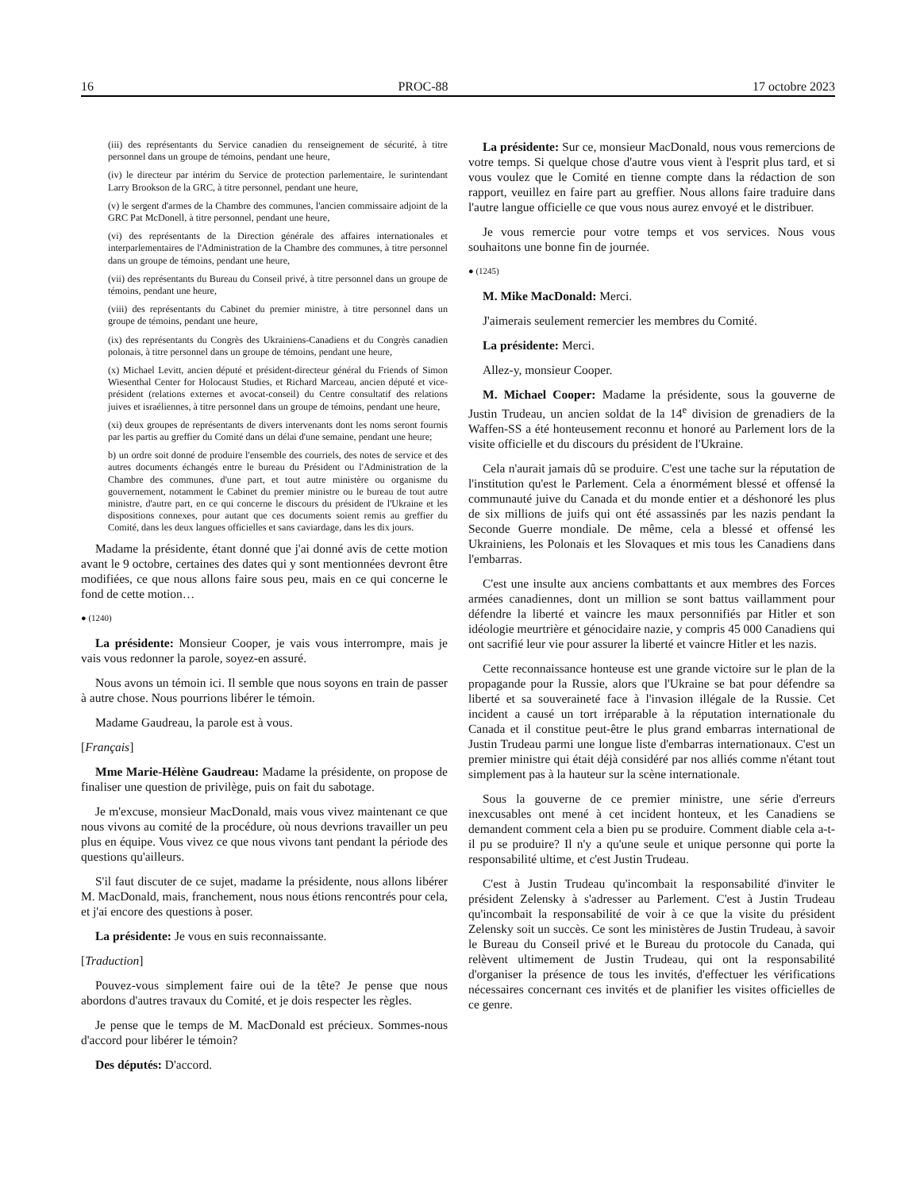16 PROC-88 17 octobre 2023
(iii) des représentants du Service canadien du renseignement de sécurité, à titre personnel dans un groupe de témoins, pendant une heure,
(iv) le directeur par intérim du Service de protection parlementaire, le surintendant Larry Brookson de la GRC, à titre personnel, pendant une heure,
(v) le sergent d'armes de la Chambre des communes, l'ancien commissaire adjoint de la GRC Pat McDonell, à titre personnel, pendant une heure,
(vi) des représentants de la Direction générale des affaires internationales et interparlementaires de l'Administration de la Chambre des communes, à titre personnel dans un groupe de témoins, pendant une heure,
(vii) des représentants du Bureau du Conseil privé, à titre personnel dans un groupe de témoins, pendant une heure,
(viii) des représentants du Cabinet du premier ministre, à titre personnel dans un groupe de témoins, pendant une heure,
(ix) des représentants du Congrès des Ukrainiens-Canadiens et du Congrès canadien polonais, à titre personnel dans un groupe de témoins, pendant une heure,
(x) Michael Levitt, ancien député et président-directeur général du Friends of Simon Wiesenthal Center for Holocaust Studies, et Richard Marceau, ancien député et vice-président (relations externes et avocat-conseil) du Centre consultatif des relations juives et israéliennes, à titre personnel dans un groupe de témoins, pendant une heure,
(xi) deux groupes de représentants de divers intervenants dont les noms seront fournis par les partis au greffier du Comité dans un délai d'une semaine, pendant une heure;
b) un ordre soit donné de produire l'ensemble des courriels, des notes de service et des autres documents échangés entre le bureau du Président ou l'Administration de la Chambre des communes, d'une part, et tout autre ministère ou organisme du gouvernement, notamment le Cabinet du premier ministre ou le bureau de tout autre ministre, d'autre part, en ce qui concerne le discours du président de l'Ukraine et les dispositions connexes, pour autant que ces documents soient remis au greffier du Comité, dans les deux langues officielles et sans caviardage, dans les dix jours.
Madame la présidente, étant donné que j'ai donné avis de cette motion avant le 9 octobre, certaines des dates qui y sont mentionnées devront être modifiées, ce que nous allons faire sous peu, mais en ce qui concerne le fond de cette motion…
● (1240)
La présidente: Monsieur Cooper, je vais vous interrompre, mais je vais vous redonner la parole, soyez-en assuré.
Nous avons un témoin ici. Il semble que nous soyons en train de passer à autre chose. Nous pourrions libérer le témoin.
Madame Gaudreau, la parole est à vous.
[Français]
Mme Marie-Hélène Gaudreau: Madame la présidente, on propose de finaliser une question de privilège, puis on fait du sabotage.
Je m'excuse, monsieur MacDonald, mais vous vivez maintenant ce que nous vivons au comité de la procédure, où nous devrions travailler un peu plus en équipe. Vous vivez ce que nous vivons tant pendant la période des questions qu'ailleurs.
S'il faut discuter de ce sujet, madame la présidente, nous allons libérer M. MacDonald, mais, franchement, nous nous étions rencontrés pour cela, et j'ai encore des questions à poser.
La présidente: Je vous en suis reconnaissante.
[Traduction]
Pouvez-vous simplement faire oui de la tête? Je pense que nous abordons d'autres travaux du Comité, et je dois respecter les règles.
Je pense que le temps de M. MacDonald est précieux. Sommes-nous d'accord pour libérer le témoin?
Des députés: D'accord.
La présidente: Sur ce, monsieur MacDonald, nous vous remercions de votre temps. Si quelque chose d'autre vous vient à l'esprit plus tard, et si vous voulez que le Comité en tienne compte dans la rédaction de son rapport, veuillez en faire part au greffier. Nous allons faire traduire dans l'autre langue officielle ce que vous nous aurez envoyé et le distribuer.
Je vous remercie pour votre temps et vos services. Nous vous souhaitons une bonne fin de journée.
● (1245)
M. Mike MacDonald: Merci.
J'aimerais seulement remercier les membres du Comité.
La présidente: Merci.
Allez-y, monsieur Cooper.
M. Michael Cooper: Madame la présidente, sous la gouverne de Justin Trudeau, un ancien soldat de la 14<sup>e</sup> division de grenadiers de la Waffen-SS a été honteusement reconnu et honoré au Parlement lors de la visite officielle et du discours du président de l'Ukraine.
Cela n'aurait jamais dû se produire. C'est une tache sur la réputation de l'institution qu'est le Parlement. Cela a énormément blessé et offensé la communauté juive du Canada et du monde entier et a déshonoré les plus de six millions de juifs qui ont été assassinés par les nazis pendant la Seconde Guerre mondiale. De même, cela a blessé et offensé les Ukrainiens, les Polonais et les Slovaques et mis tous les Canadiens dans l'embarras.
C'est une insulte aux anciens combattants et aux membres des Forces armées canadiennes, dont un million se sont battus vaillamment pour défendre la liberté et vaincre les maux personnifiés par Hitler et son idéologie meurtrière et génocidaire nazie, y compris 45 000 Canadiens qui ont sacrifié leur vie pour assurer la liberté et vaincre Hitler et les nazis.
Cette reconnaissance honteuse est une grande victoire sur le plan de la propagande pour la Russie, alors que l'Ukraine se bat pour défendre sa liberté et sa souveraineté face à l'invasion illégale de la Russie. Cet incident a causé un tort irréparable à la réputation internationale du Canada et il constitue peut-être le plus grand embarras international de Justin Trudeau parmi une longue liste d'embarras internationaux. C'est un premier ministre qui était déjà considéré par nos alliés comme n'étant tout simplement pas à la hauteur sur la scène internationale.
Sous la gouverne de ce premier ministre, une série d'erreurs inexcusables ont mené à cet incident honteux, et les Canadiens se demandent comment cela a bien pu se produire. Comment diable cela a-t-il pu se produire? Il n'y a qu'une seule et unique personne qui porte la responsabilité ultime, et c'est Justin Trudeau.
C'est à Justin Trudeau qu'incombait la responsabilité d'inviter le président Zelensky à s'adresser au Parlement. C'est à Justin Trudeau qu'incombait la responsabilité de voir à ce que la visite du président Zelensky soit un succès. Ce sont les ministères de Justin Trudeau, à savoir le Bureau du Conseil privé et le Bureau du protocole du Canada, qui relèvent ultimement de Justin Trudeau, qui ont la responsabilité d'organiser la présence de tous les invités, d'effectuer les vérifications nécessaires concernant ces invités et de planifier les visites officielles de ce genre.